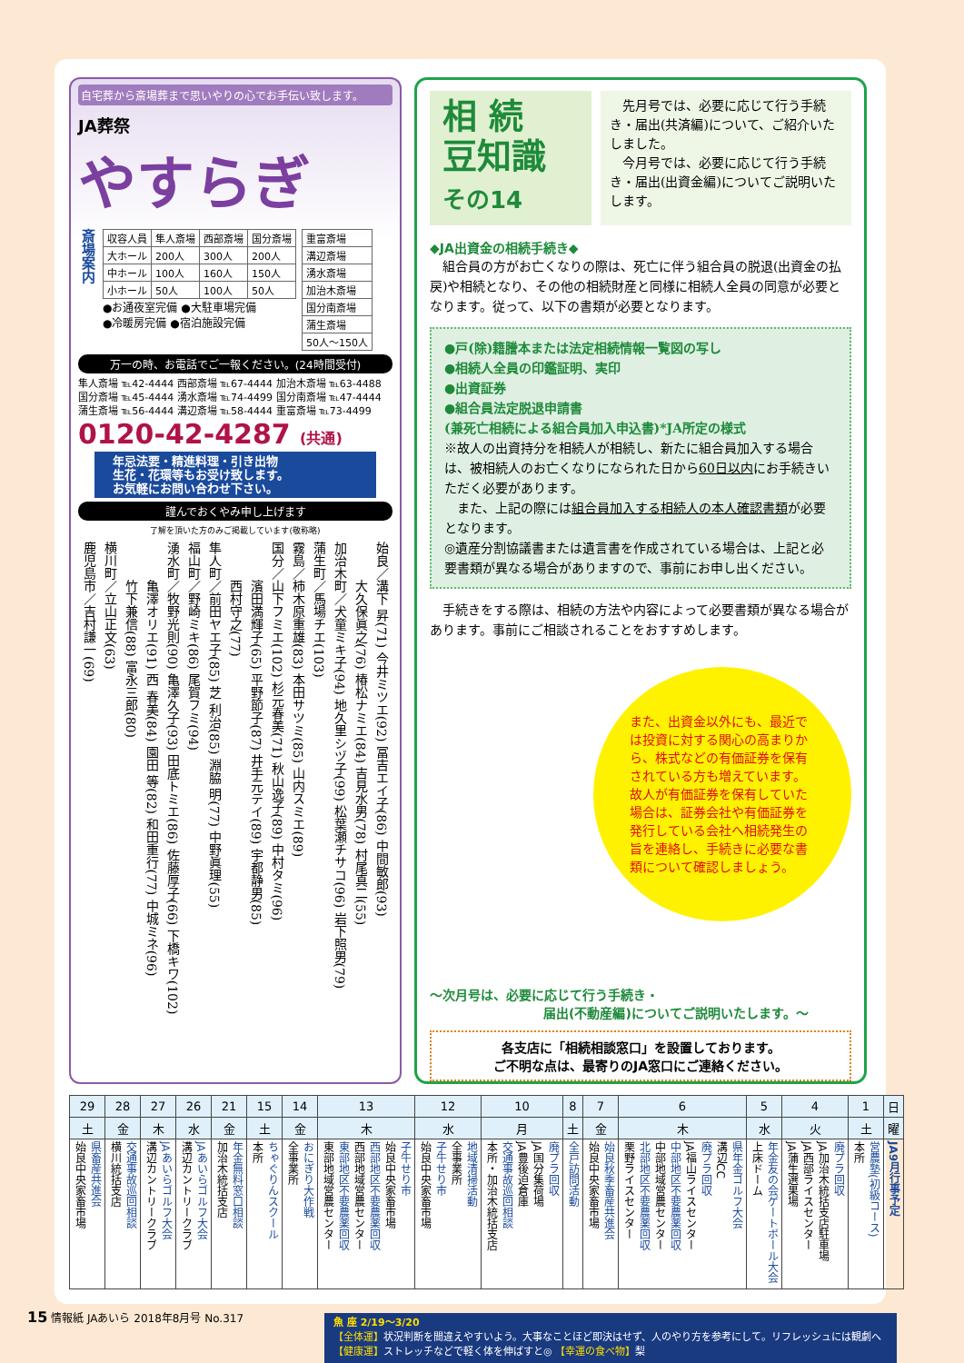自宅葬から斎場葬まで思いやりの心でお手伝い致します。
JA葬祭
やすらぎ
斎場案内
| 収容人員 | 隼人斎場 | 西部斎場 | 国分斎場 |
| --- | --- | --- | --- |
| 大ホール | 200人 | 300人 | 200人 |
| 中ホール | 100人 | 160人 | 150人 |
| 小ホール | 50人 | 100人 | 50人 |
●お通夜室完備 ●大駐車場完備
●冷暖房完備 ●宿泊施設完備
| 重富斎場 |
| 溝辺斎場 |
| 湧水斎場 |
| 加治木斎場 |
| 国分南斎場 |
| 蒲生斎場 |
| 50人～150人 |
万一の時、お電話でご一報ください。(24時間受付)
隼人斎場 ℡42-4444 西部斎場 ℡67-4444 加治木斎場 ℡63-4488
国分斎場 ℡45-4444 湧水斎場 ℡74-4499 国分南斎場 ℡47-4444
蒲生斎場 ℡56-4444 溝辺斎場 ℡58-4444 重富斎場 ℡73-4499
0120-42-4287 (共通)
年忌法要・精進料理・引き出物
生花・花環等もお受け致します。
お気軽にお問い合わせ下さい。
謹んでおくやみ申し上げます
了解を頂いた方のみご掲載しています(敬称略)
始良／溝下 昇(71) 今井ミツエ(92) 冨吉エイ子(86) 中間敏郎(93)
　　　大久保眞之(76) 椿松ナミエ(84) 吉見水男(78) 村尾真二(55)
加治木町／犬童ミキ子(94) 地久里シヅ子(99) 松葉瀬チサコ(96) 岩下照男(79)
蒲生町／馬場チエ(103)
霧島／柿木原重雄(83) 本田サツミ(85) 山内スミエ(89)
国分／山下フミエ(102) 杉元春美(71) 秋山逸子(89) 中村タミ(96)
　　　濱田満輝子(65) 平野節子(87) 井手元テイ(89) 宇都静男(85)
　　　西村守之(77)
隼人町／前田ヤエ子(85) 芝 利治(85) 淵脇 明(77) 中野眞理(55)
福山町／野崎ミキ(86) 尾賀フミ(94)
湧水町／牧野光則(90) 亀澤久子(93) 田底トミエ(86) 佐藤厚子(66) 下橋キワ(102)
　　　亀澤オリエ(91) 西 春美(84) 園田 等(82) 和田重行(77) 中城ミネ(96)
　　　竹下兼信(88) 富永三郎(80)
横川町／立山正文(63)
鹿児島市／吉村謙一(69)
相 続
豆知識
その14
　先月号では、必要に応じて行う手続き・届出(共済編)について、ご紹介いたしました。
　今月号では、必要に応じて行う手続き・届出(出資金編)についてご説明いたします。
◆JA出資金の相続手続き◆
　組合員の方がお亡くなりの際は、死亡に伴う組合員の脱退(出資金の払戻)や相続となり、その他の相続財産と同様に相続人全員の同意が必要となります。従って、以下の書類が必要となります。
●戸(除)籍謄本または法定相続情報一覧図の写し
●相続人全員の印鑑証明、実印
●出資証券
●組合員法定脱退申請書
(兼死亡相続による組合員加入申込書)*JA所定の様式
※故人の出資持分を相続人が相続し、新たに組合員加入する場合は、被相続人のお亡くなりになられた日から60日以内にお手続きいただく必要があります。
　また、上記の際には組合員加入する相続人の本人確認書類が必要となります。
◎遺産分割協議書または遺言書を作成されている場合は、上記と必要書類が異なる場合がありますので、事前にお申し出ください。
　手続きをする際は、相続の方法や内容によって必要書類が異なる場合があります。事前にご相談されることをおすすめします。
また、出資金以外にも、最近では投資に対する関心の高まりから、株式などの有価証券を保有されている方も増えています。
故人が有価証券を保有していた場合は、証券会社や有価証券を発行している会社へ相続発生の旨を連絡し、手続きに必要な書類について確認しましょう。
～次月号は、必要に応じて行う手続き・
届出(不動産編)についてご説明いたします。～
各支店に「相続相談窓口」を設置しております。
ご不明な点は、最寄りのJA窓口にご連絡ください。
| 日 | 1 | 4 | 5 | 6 | 7 | 8 | 10 | 12 | 13 | 14 | 15 | 21 | 26 | 27 | 28 | 29 |
| --- | --- | --- | --- | --- | --- | --- | --- | --- | --- | --- | --- | --- | --- | --- | --- | --- |
| 曜 | 土 | 火 | 水 | 木 | 金 | 土 | 月 | 水 | 木 | 金 | 土 | 金 | 水 | 木 | 金 | 土 |
| JA9月行事予定 | 営農塾(初級コース) 本所 | 廃プラ回収 JA加治木統括支店駐車場 JA西部ライスセンター JA蒲生選果場 | 年金友の会ゲートボール大会 上床ドーム | 県年金ゴルフ大会 溝辺CC 廃プラ回収 JA福山ライスセンター 中部地区不要農薬回収 中部地域営農センター 北部地区不要農薬回収 栗野ライスセンター | 始良秋季畜産共進会 始良中央家畜市場 | 全戸訪問活動 | 廃プラ回収 JA国分集荷場 JA豊後迫倉庫 交通事故巡回相談 本所・加治木統括支店 | 地域清掃活動 全事業所 子牛せり市 始良中央家畜市場 | 子牛せり市 始良中央家畜市場 西部地区不要農薬回収 西部地域営農センター 東部地区不要農薬回収 東部地域営農センター | おにぎり大作戦 全事業所 | ちゃぐりんスクール 本所 | 年金無料窓口相談 加治木統括支店 | JAあいらゴルフ大会 溝辺カントリークラブ | JAあいらゴルフ大会 溝辺カントリークラブ | 交通事故巡回相談 横川統括支店 | 県畜産共進会 始良中央家畜市場 |
15 情報紙 JAあいら 2018年8月号 No.317
魚 座 2/19～3/20
【全体運】状況判断を間違えやすいよう。大事なことほど即決はせず、人のやり方を参考にして。リフレッシュには観劇へ
【健康運】ストレッチなどで軽く体を伸ばすと◎ 【幸運の食べ物】梨